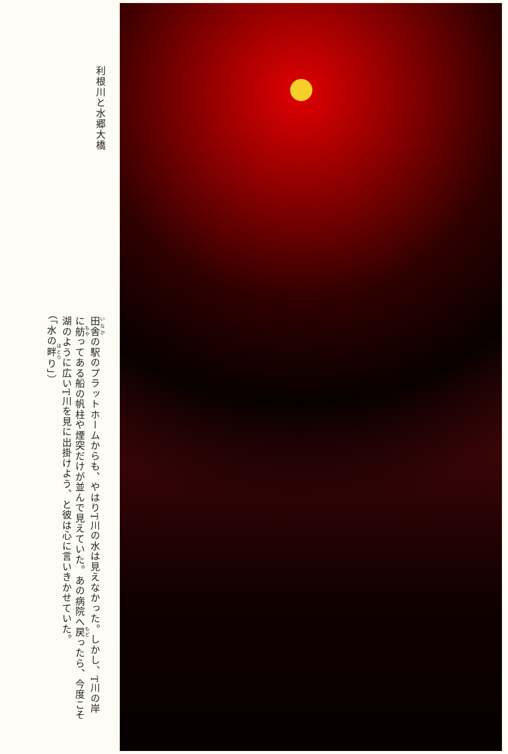利根川と水郷大橋
田舎の駅のプラットホームからも、やはりT川の水は見えなかった。しかし、T川の岸に舫ってある船の帆柱や煙突だけが並んで見えていた。あの病院へ戻ったら、今度こそ湖のように広いT川を見に出掛けよう、と彼は心に言いきかせていた。
（「水の畔り」）